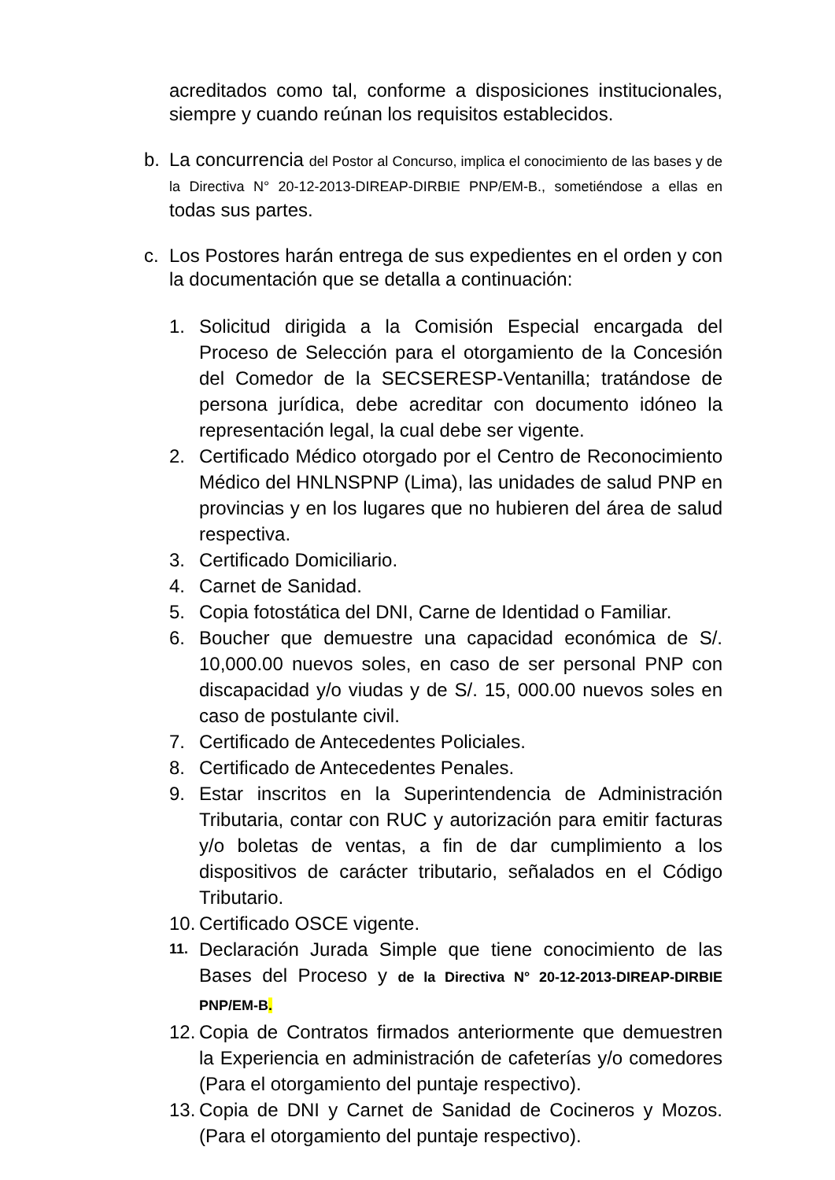acreditados como tal, conforme a disposiciones institucionales, siempre y cuando reúnan los requisitos establecidos.
b. La concurrencia del Postor al Concurso, implica el conocimiento de las bases y de la Directiva N° 20-12-2013-DIREAP-DIRBIE PNP/EM-B., sometiéndose a ellas en todas sus partes.
c. Los Postores harán entrega de sus expedientes en el orden y con la documentación que se detalla a continuación:
1. Solicitud dirigida a la Comisión Especial encargada del Proceso de Selección para el otorgamiento de la Concesión del Comedor de la SECSERESP-Ventanilla; tratándose de persona jurídica, debe acreditar con documento idóneo la representación legal, la cual debe ser vigente.
2. Certificado Médico otorgado por el Centro de Reconocimiento Médico del HNLNSPNP (Lima), las unidades de salud PNP en provincias y en los lugares que no hubieren del área de salud respectiva.
3. Certificado Domiciliario.
4. Carnet de Sanidad.
5. Copia fotostática del DNI, Carne de Identidad o Familiar.
6. Boucher que demuestre una capacidad económica de S/. 10,000.00 nuevos soles, en caso de ser personal PNP con discapacidad y/o viudas y de S/. 15, 000.00 nuevos soles en caso de postulante civil.
7. Certificado de Antecedentes Policiales.
8. Certificado de Antecedentes Penales.
9. Estar inscritos en la Superintendencia de Administración Tributaria, contar con RUC y autorización para emitir facturas y/o boletas de ventas, a fin de dar cumplimiento a los dispositivos de carácter tributario, señalados en el Código Tributario.
10. Certificado OSCE vigente.
11. Declaración Jurada Simple que tiene conocimiento de las Bases del Proceso y de la Directiva N° 20-12-2013-DIREAP-DIRBIE PNP/EM-B.
12. Copia de Contratos firmados anteriormente que demuestren la Experiencia en administración de cafeterías y/o comedores (Para el otorgamiento del puntaje respectivo).
13. Copia de DNI y Carnet de Sanidad de Cocineros y Mozos. (Para el otorgamiento del puntaje respectivo).